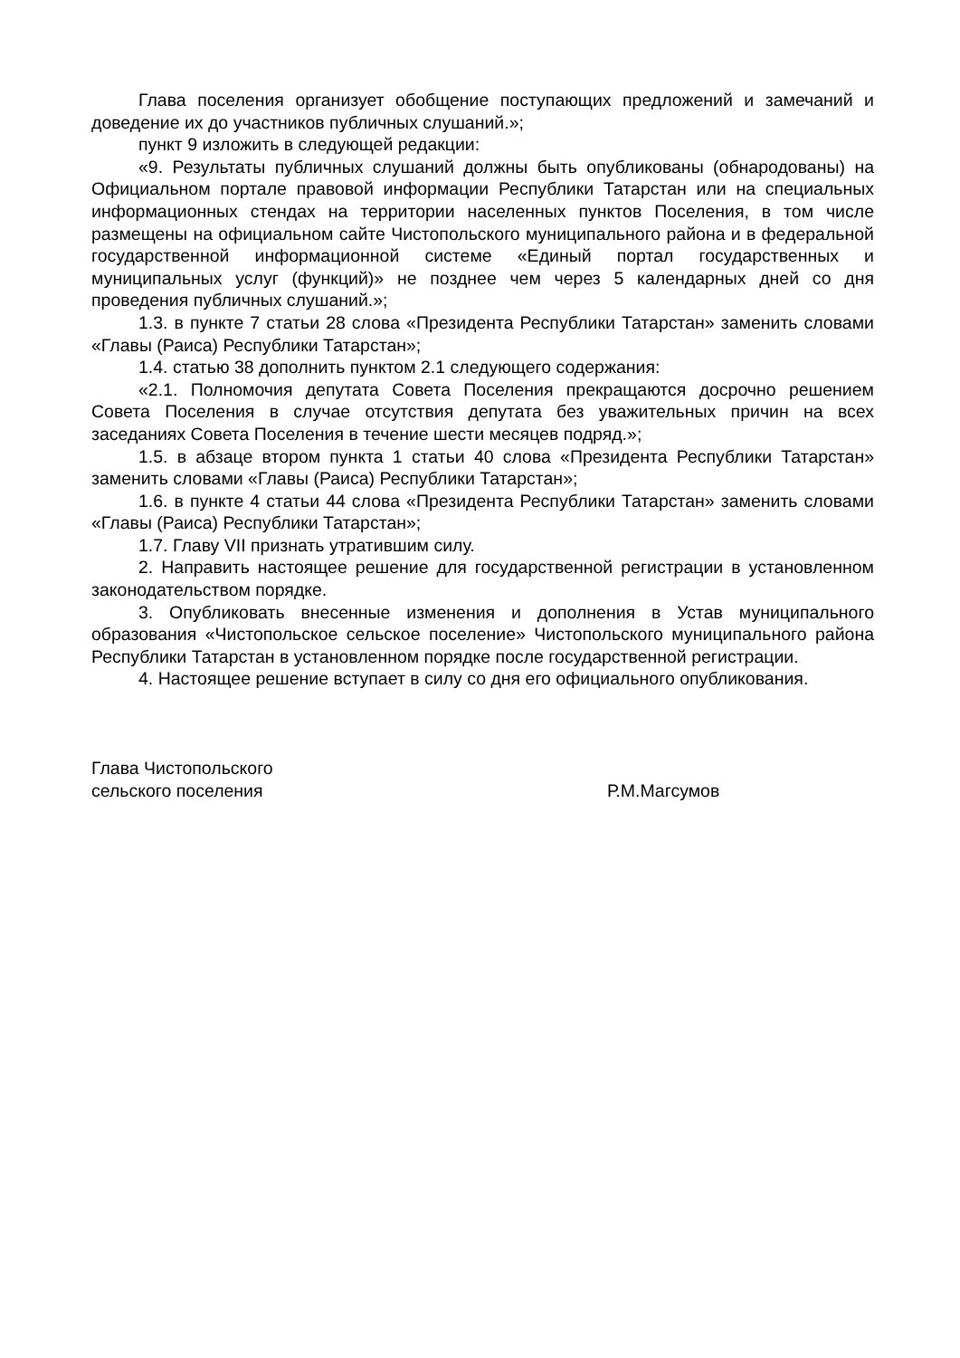Глава поселения организует обобщение поступающих предложений и замечаний и доведение их до участников публичных слушаний.»;
пункт 9 изложить в следующей редакции:
«9. Результаты публичных слушаний должны быть опубликованы (обнародованы) на Официальном портале правовой информации Республики Татарстан или на специальных информационных стендах на территории населенных пунктов Поселения, в том числе размещены на официальном сайте Чистопольского муниципального района и в федеральной государственной информационной системе «Единый портал государственных и муниципальных услуг (функций)» не позднее чем через 5 календарных дней со дня проведения публичных слушаний.»;
1.3. в пункте 7 статьи 28 слова «Президента Республики Татарстан» заменить словами «Главы (Раиса) Республики Татарстан»;
1.4. статью 38 дополнить пунктом 2.1 следующего содержания:
«2.1. Полномочия депутата Совета Поселения прекращаются досрочно решением Совета Поселения в случае отсутствия депутата без уважительных причин на всех заседаниях Совета Поселения в течение шести месяцев подряд.»;
1.5. в абзаце втором пункта 1 статьи 40 слова «Президента Республики Татарстан» заменить словами «Главы (Раиса) Республики Татарстан»;
1.6. в пункте 4 статьи 44 слова «Президента Республики Татарстан» заменить словами «Главы (Раиса) Республики Татарстан»;
1.7. Главу VII признать утратившим силу.
2. Направить настоящее решение для государственной регистрации в установленном законодательством порядке.
3. Опубликовать внесенные изменения и дополнения в Устав муниципального образования «Чистопольское сельское поселение» Чистопольского муниципального района Республики Татарстан в установленном порядке после государственной регистрации.
4. Настоящее решение вступает в силу со дня его официального опубликования.
Глава Чистопольского
сельского поселения
Р.М.Магсумов